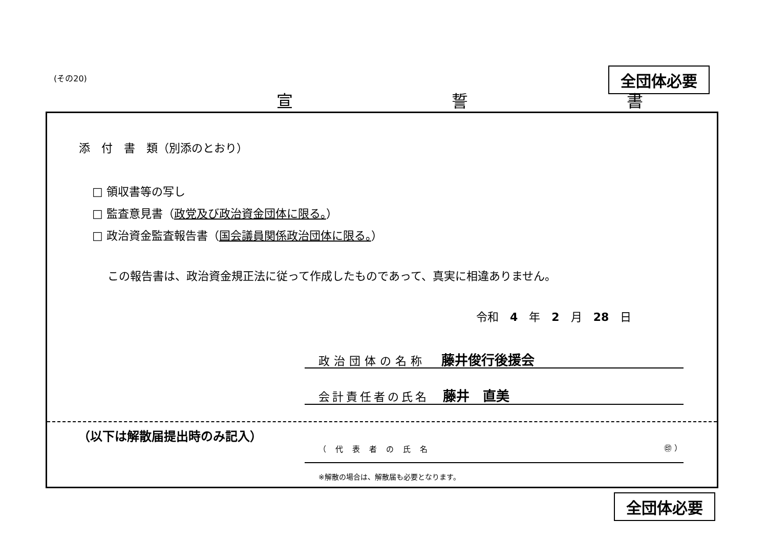(その20) 全団体必要
宣 誓 書
添　付　書　類（別添のとおり）
□ 領収書等の写し
□ 監査意見書（政党及び政治資金団体に限る。）
□ 政治資金監査報告書（国会議員関係政治団体に限る。）
この報告書は、政治資金規正法に従って作成したものであって、真実に相違ありません。
令和　4　年　2　月　28　日
政治団体の名称　藤井俊行後援会
会計責任者の氏名　藤井　直美
（以下は解散届提出時のみ記入）
（代表者の氏名 ㊞ ）
※解散の場合は、解散届も必要となります。
全団体必要